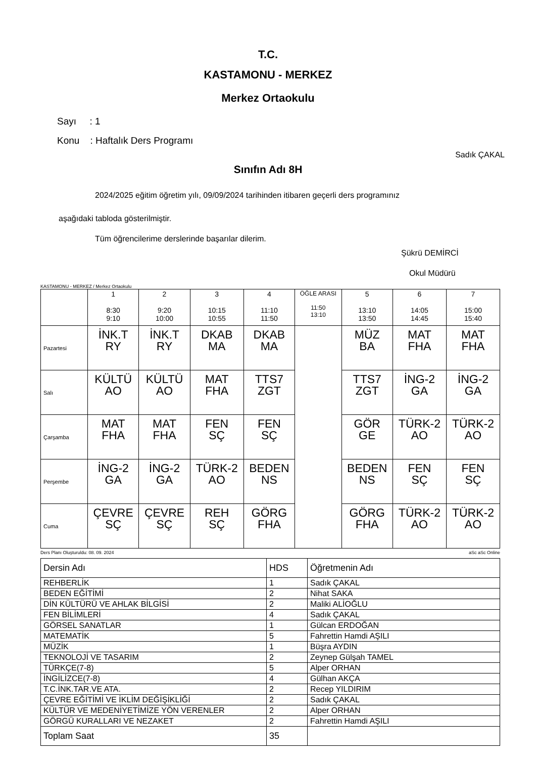T.C.
KASTAMONU - MERKEZ
Merkez Ortaokulu
Sayı : 1
Konu : Haftalık Ders Programı
Sadık ÇAKAL
Sınıfın Adı 8H
2024/2025 eğitim öğretim yılı, 09/09/2024 tarihinden itibaren geçerli ders programınız
aşağıdaki tabloda gösterilmiştir.
Tüm öğrencilerime derslerinde başarılar dilerim.
Şükrü DEMİRCİ
Okul Müdürü
KASTAMONU - MERKEZ / Merkez Ortaokulu
| | 1 8:30 9:10 | 2 9:20 10:00 | 3 10:15 10:55 | 4 11:10 11:50 | ÖĞLE ARASI 11:50 13:10 | 5 13:10 13:50 | 6 14:05 14:45 | 7 15:00 15:40 |
| Pazartesi | İNK.T RY | İNK.T RY | DKAB MA | DKAB MA | | MÜZ BA | MAT FHA | MAT FHA |
| Salı | KÜLTÜ AO | KÜLTÜ AO | MAT FHA | TTS7 ZGT | | TTS7 ZGT | İNG-2 GA | İNG-2 GA |
| Çarşamba | MAT FHA | MAT FHA | FEN SÇ | FEN SÇ | | GÖR GE | TÜRK-2 AO | TÜRK-2 AO |
| Perşembe | İNG-2 GA | İNG-2 GA | TÜRK-2 AO | BEDEN NS | | BEDEN NS | FEN SÇ | FEN SÇ |
| Cuma | ÇEVRE SÇ | ÇEVRE SÇ | REH SÇ | GÖRG FHA | | GÖRG FHA | TÜRK-2 AO | TÜRK-2 AO |
Ders Planı Oluşturuldu: 08. 09. 2024 aSc aSc Online
| Dersin Adı | HDS | Öğretmenin Adı |
| REHBERLİK | 1 | Sadık ÇAKAL |
| BEDEN EĞİTİMİ | 2 | Nihat SAKA |
| DİN KÜLTÜRÜ VE AHLAK BİLGİSİ | 2 | Maliki ALİOĞLU |
| FEN BİLİMLERİ | 4 | Sadık ÇAKAL |
| GÖRSEL SANATLAR | 1 | Gülcan ERDOĞAN |
| MATEMATİK | 5 | Fahrettin Hamdi AŞILI |
| MÜZİK | 1 | Büşra AYDIN |
| TEKNOLOJİ VE TASARIM | 2 | Zeynep Gülşah TAMEL |
| TÜRKÇE(7-8) | 5 | Alper ORHAN |
| İNGİLİZCE(7-8) | 4 | Gülhan AKÇA |
| T.C.İNK.TAR.VE ATA. | 2 | Recep YILDIRIM |
| ÇEVRE EĞİTİMİ VE İKLİM DEĞİŞİKLİĞİ | 2 | Sadık ÇAKAL |
| KÜLTÜR VE MEDENİYETİMİZE YÖN VERENLER | 2 | Alper ORHAN |
| GÖRGÜ KURALLARI VE NEZAKET | 2 | Fahrettin Hamdi AŞILI |
| Toplam Saat | 35 | |